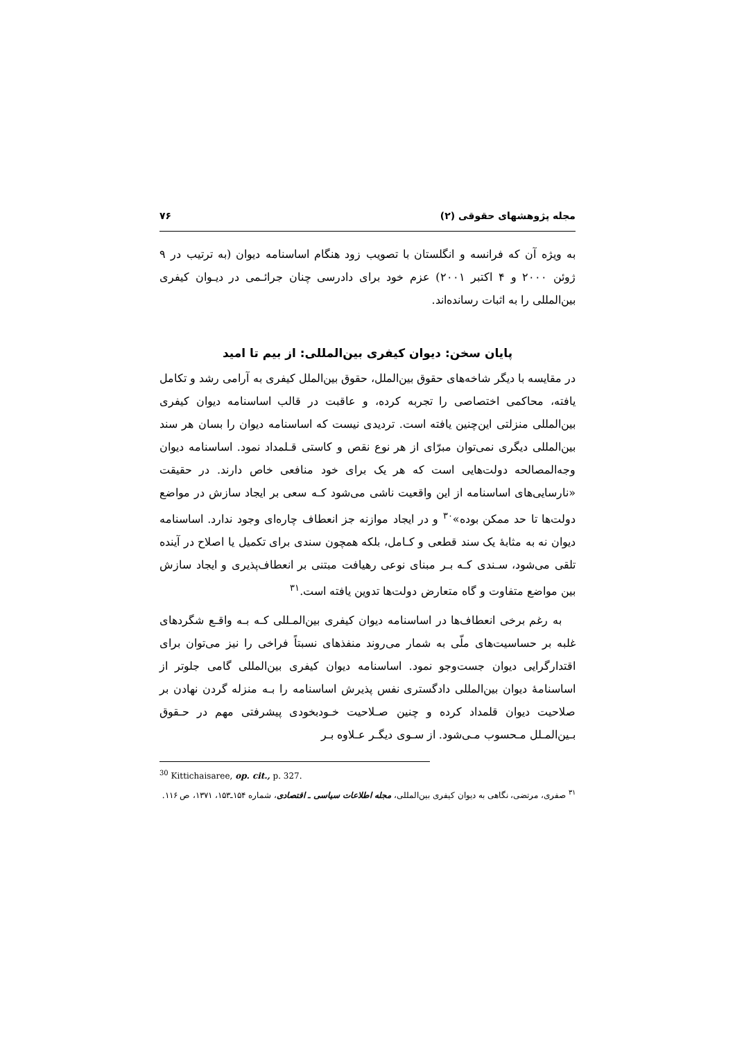مجله پژوهشهای حقوقی (۲) ۷۶
به ویژه آن که فرانسه و انگلستان با تصویب زود هنگام اساسنامه دیوان (به ترتیب در ۹ ژوئن ۲۰۰۰ و ۴ اکتبر ۲۰۰۱) عزم خود برای دادرسی چنان جرائـمی در دیـوان کیفری بین‌المللی را به اثبات رسانده‌اند.
پایان سخن: دیوان کیفری بین‌المللی: از بیم تا امید
در مقایسه با دیگر شاخه‌های حقوق بین‌الملل، حقوق بین‌الملل کیفری به آرامی رشد و تکامل یافته، محاکمی اختصاصی را تجربه کرده، و عاقبت در قالب اساسنامه دیوان کیفری بین‌المللی منزلتی این‌چنین یافته است. تردیدی نیست که اساسنامه دیوان را بسان هر سند بین‌المللی دیگری نمی‌توان مبرّای از هر نوع نقص و کاستی قـلمداد نمود. اساسنامه دیوان وجه‌المصالحه دولت‌هایی است که هر یک برای خود منافعی خاص دارند. در حقیقت «نارسایی‌های اساسنامه از این واقعیت ناشی می‌شود کـه سعی بر ایجاد سازش در مواضع دولت‌ها تا حد ممکن بوده»<sup>۳۰</sup> و در ایجاد موازنه جز انعطاف چاره‌ای وجود ندارد. اساسنامه دیوان نه به مثابهٔ یک سند قطعی و کـامل، بلکه همچون سندی برای تکمیل یا اصلاح در آینده تلقی می‌شود، سـندی کـه بـر مبنای نوعی رهیافت مبتنی بر انعطاف‌پذیری و ایجاد سازش بین مواضع متفاوت و گاه متعارض دولت‌ها تدوین یافته است.<sup>۳۱</sup>
به رغم برخی انعطاف‌ها در اساسنامه دیوان کیفری بین‌المـللی کـه بـه واقـع شگردهای غلبه بر حساسیت‌های ملّی به شمار می‌روند منفذهای نسبتاً فراخی را نیز می‌توان برای اقتدارگرایی دیوان جست‌وجو نمود. اساسنامه دیوان کیفری بین‌المللی گامی جلوتر از اساسنامهٔ دیوان بین‌المللی دادگستری نفس پذیرش اساسنامه را بـه منزله گردن نهادن بر صلاحیت دیوان قلمداد کرده و چنین صـلاحیت خـودبخودی پیشرفتی مهم در حـقوق بـین‌المـلل مـحسوب مـی‌شود. از سـوی دیگـر عـلاوه بـر
<sup>30</sup> Kittichaisaree, op. cit., p. 327.
<sup>۳۱</sup> صفری، مرتضی، نگاهی به دیوان کیفری بین‌المللی، مجله اطلاعات سیاسی ـ اقتصادی، شماره ۱۵۴ـ۱۵۳، ۱۳۷۱، ص ۱۱۶.